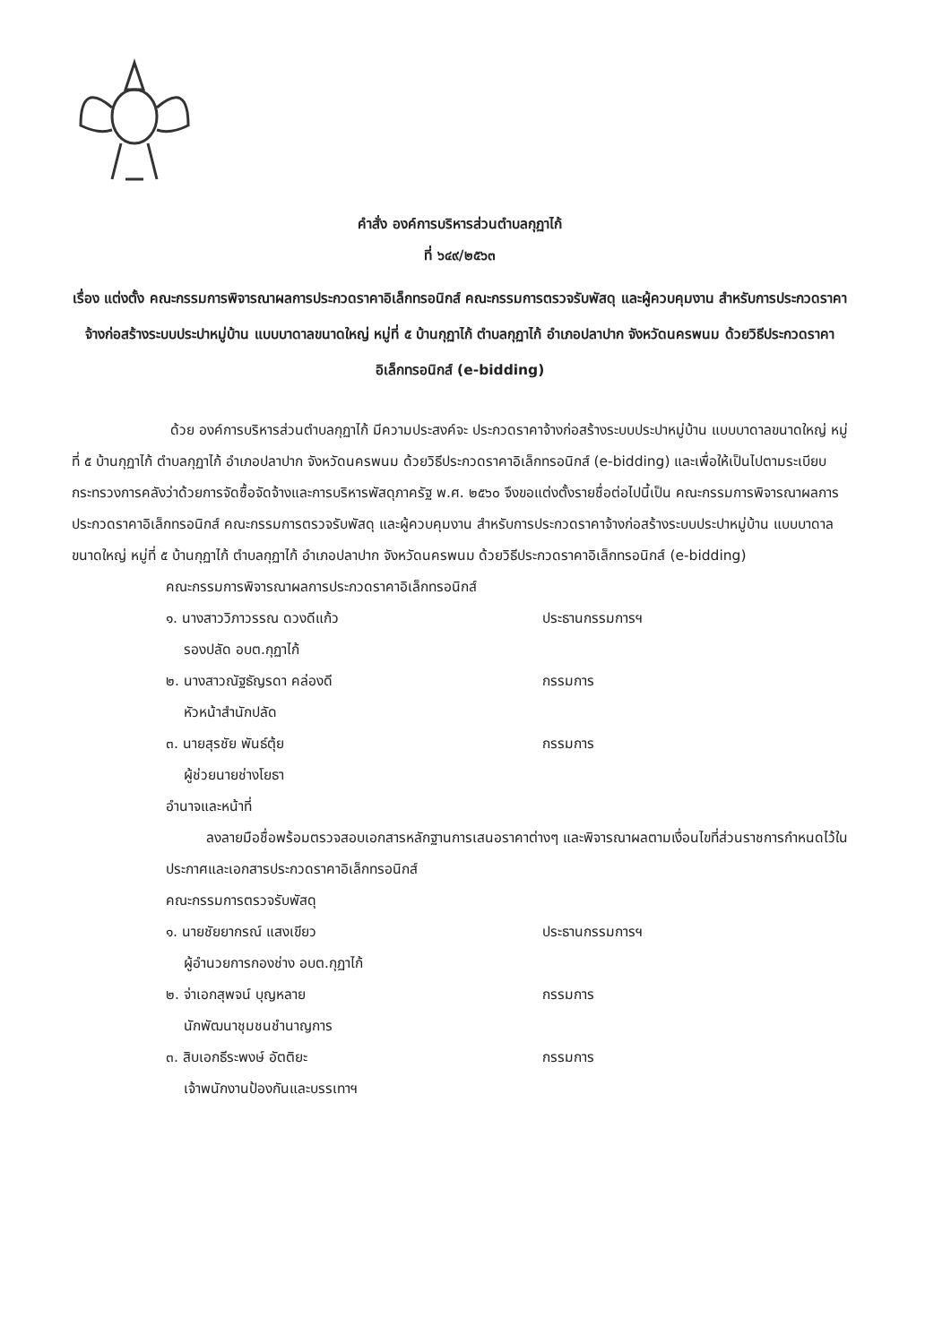คำสั่ง องค์การบริหารส่วนตำบลกุฏาไก้
ที่ ๖๔๙/๒๕๖๓
เรื่อง แต่งตั้ง คณะกรรมการพิจารณาผลการประกวดราคาอิเล็กทรอนิกส์ คณะกรรมการตรวจรับพัสดุ และผู้ควบคุมงาน สำหรับการประกวดราคาจ้างก่อสร้างระบบประปาหมู่บ้าน แบบบาดาลขนาดใหญ่ หมู่ที่ ๕ บ้านกุฏาไก้ ตำบลกุฏาไก้ อำเภอปลาปาก จังหวัดนครพนม ด้วยวิธีประกวดราคาอิเล็กทรอนิกส์ (e-bidding)
ด้วย องค์การบริหารส่วนตำบลกุฏาไก้ มีความประสงค์จะ ประกวดราคาจ้างก่อสร้างระบบประปาหมู่บ้าน แบบบาดาลขนาดใหญ่ หมู่ที่ ๕ บ้านกุฏาไก้ ตำบลกุฏาไก้ อำเภอปลาปาก จังหวัดนครพนม ด้วยวิธีประกวดราคาอิเล็กทรอนิกส์ (e-bidding) และเพื่อให้เป็นไปตามระเบียบกระทรวงการคลังว่าด้วยการจัดซื้อจัดจ้างและการบริหารพัสดุภาครัฐ พ.ศ. ๒๕๖๐ จึงขอแต่งตั้งรายชื่อต่อไปนี้เป็น คณะกรรมการพิจารณาผลการประกวดราคาอิเล็กทรอนิกส์ คณะกรรมการตรวจรับพัสดุ และผู้ควบคุมงาน สำหรับการประกวดราคาจ้างก่อสร้างระบบประปาหมู่บ้าน แบบบาดาลขนาดใหญ่ หมู่ที่ ๕ บ้านกุฏาไก้ ตำบลกุฏาไก้ อำเภอปลาปาก จังหวัดนครพนม ด้วยวิธีประกวดราคาอิเล็กทรอนิกส์ (e-bidding)
คณะกรรมการพิจารณาผลการประกวดราคาอิเล็กทรอนิกส์
๑. นางสาววิภาวรรณ ดวงดีแก้ว ประธานกรรมการฯ
รองปลัด อบต.กุฏาไก้
๒. นางสาวณัฐธัญรดา คล่องดี กรรมการ
หัวหน้าสำนักปลัด
๓. นายสุรชัย พันธ์ตุ้ย กรรมการ
ผู้ช่วยนายช่างโยธา
อำนาจและหน้าที่
ลงลายมือชื่อพร้อมตรวจสอบเอกสารหลักฐานการเสนอราคาต่างๆ และพิจารณาผลตามเงื่อนไขที่ส่วนราชการกำหนดไว้ในประกาศและเอกสารประกวดราคาอิเล็กทรอนิกส์
คณะกรรมการตรวจรับพัสดุ
๑. นายชัยยากรณ์ แสงเขียว ประธานกรรมการฯ
ผู้อำนวยการกองช่าง อบต.กุฏาไก้
๒. จ่าเอกสุพจน์ บุญหลาย กรรมการ
นักพัฒนาชุมชนชำนาญการ
๓. สิบเอกธีระพงษ์ อัตติยะ กรรมการ
เจ้าพนักงานป้องกันและบรรเทาฯ